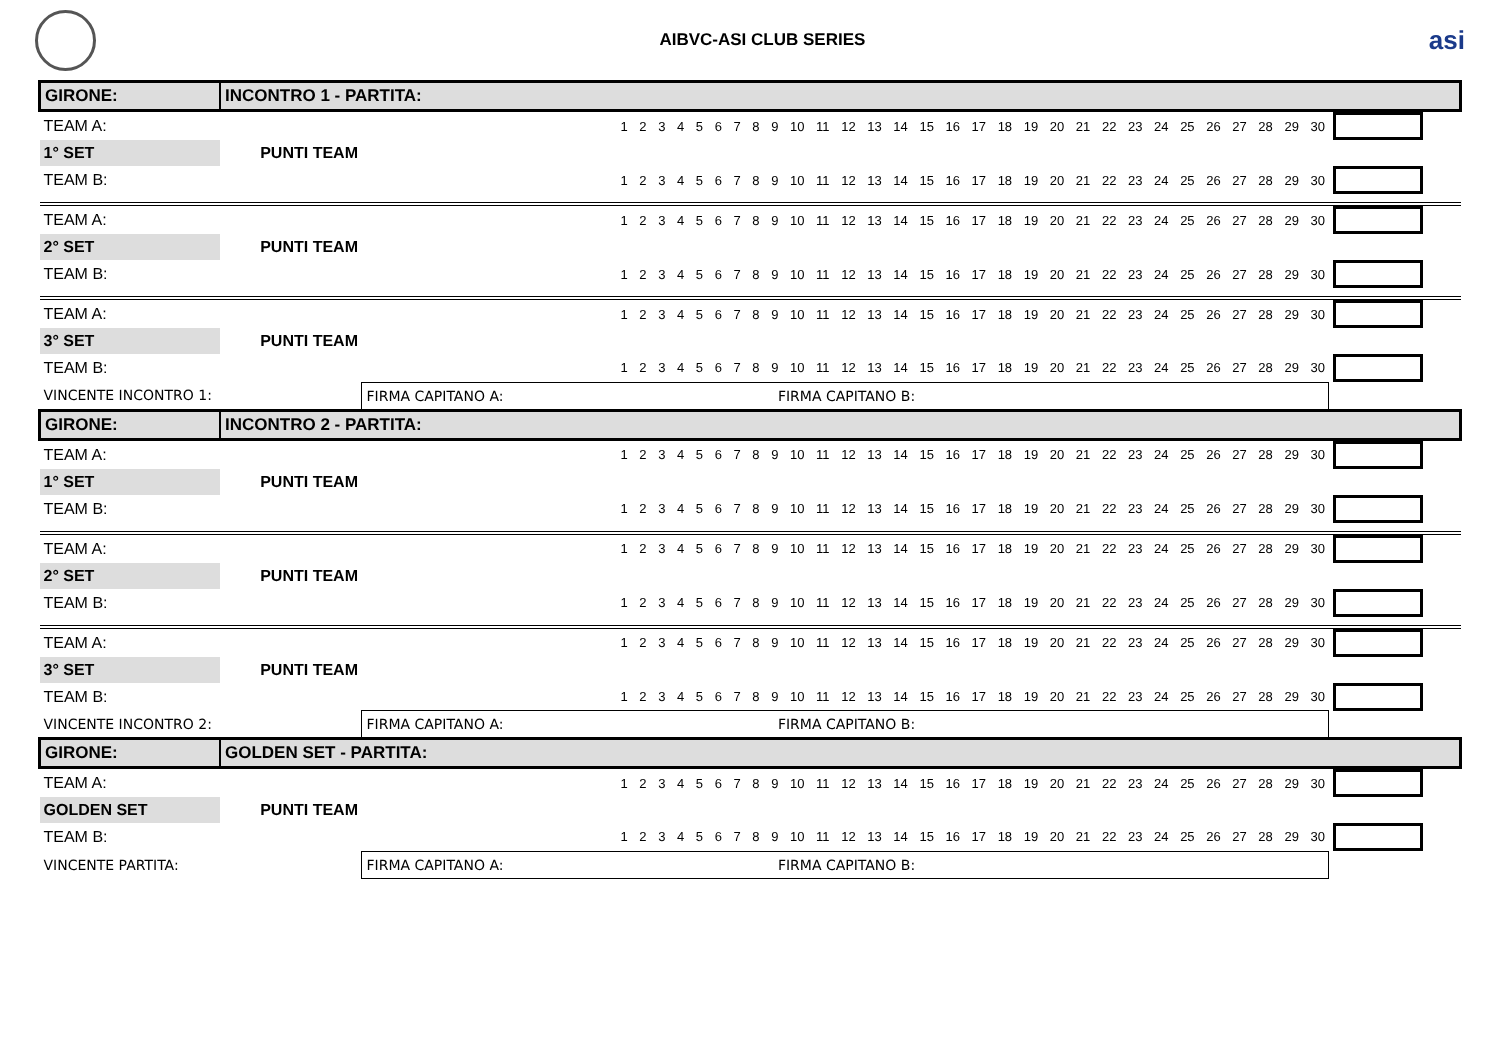AIBVC-ASI CLUB SERIES
asi
| GIRONE: | INCONTRO 1 - PARTITA: | | | |
| TEAM A: | | | 1 2 3 4 5 6 7 8 9 10 11 12 13 14 15 16 17 18 19 20 21 22 23 24 25 26 27 28 29 30 | |
| 1° SET | PUNTI TEAM | | | |
| TEAM B: | | | 1 2 3 4 5 6 7 8 9 10 11 12 13 14 15 16 17 18 19 20 21 22 23 24 25 26 27 28 29 30 | |
| TEAM A: | | | 1 2 3 4 5 6 7 8 9 10 11 12 13 14 15 16 17 18 19 20 21 22 23 24 25 26 27 28 29 30 | |
| 2° SET | PUNTI TEAM | | | |
| TEAM B: | | | 1 2 3 4 5 6 7 8 9 10 11 12 13 14 15 16 17 18 19 20 21 22 23 24 25 26 27 28 29 30 | |
| TEAM A: | | | 1 2 3 4 5 6 7 8 9 10 11 12 13 14 15 16 17 18 19 20 21 22 23 24 25 26 27 28 29 30 | |
| 3° SET | PUNTI TEAM | | | |
| TEAM B: | | | 1 2 3 4 5 6 7 8 9 10 11 12 13 14 15 16 17 18 19 20 21 22 23 24 25 26 27 28 29 30 | |
| VINCENTE INCONTRO 1: | | FIRMA CAPITANO A: FIRMA CAPITANO B: | | |
| GIRONE: | INCONTRO 2 - PARTITA: | | | |
| TEAM A: | | | 1 2 3 4 5 6 7 8 9 10 11 12 13 14 15 16 17 18 19 20 21 22 23 24 25 26 27 28 29 30 | |
| 1° SET | PUNTI TEAM | | | |
| TEAM B: | | | 1 2 3 4 5 6 7 8 9 10 11 12 13 14 15 16 17 18 19 20 21 22 23 24 25 26 27 28 29 30 | |
| TEAM A: | | | 1 2 3 4 5 6 7 8 9 10 11 12 13 14 15 16 17 18 19 20 21 22 23 24 25 26 27 28 29 30 | |
| 2° SET | PUNTI TEAM | | | |
| TEAM B: | | | 1 2 3 4 5 6 7 8 9 10 11 12 13 14 15 16 17 18 19 20 21 22 23 24 25 26 27 28 29 30 | |
| TEAM A: | | | 1 2 3 4 5 6 7 8 9 10 11 12 13 14 15 16 17 18 19 20 21 22 23 24 25 26 27 28 29 30 | |
| 3° SET | PUNTI TEAM | | | |
| TEAM B: | | | 1 2 3 4 5 6 7 8 9 10 11 12 13 14 15 16 17 18 19 20 21 22 23 24 25 26 27 28 29 30 | |
| VINCENTE INCONTRO 2: | | FIRMA CAPITANO A: FIRMA CAPITANO B: | | |
| GIRONE: | GOLDEN SET - PARTITA: | | | |
| TEAM A: | | | 1 2 3 4 5 6 7 8 9 10 11 12 13 14 15 16 17 18 19 20 21 22 23 24 25 26 27 28 29 30 | |
| GOLDEN SET | PUNTI TEAM | | | |
| TEAM B: | | | 1 2 3 4 5 6 7 8 9 10 11 12 13 14 15 16 17 18 19 20 21 22 23 24 25 26 27 28 29 30 | |
| VINCENTE PARTITA: | | FIRMA CAPITANO A: FIRMA CAPITANO B: | | |